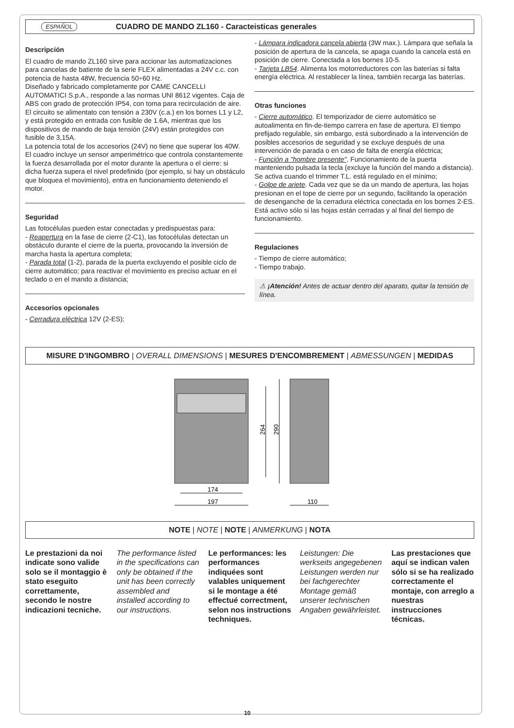ESPAÑOL CUADRO DE MANDO ZL160 - Caracteisticas generales
Descripción
El cuadro de mando ZL160 sirve para accionar las automatizaciones para cancelas de batiente de la serie FLEX alimentadas a 24V c.c. con potencia de hasta 48W, frecuencia 50÷60 Hz.
Diseñado y fabricado completamente por CAME CANCELLI AUTOMATICI S.p.A., responde a las normas UNI 8612 vigentes. Caja de ABS con grado de protección IP54, con toma para recirculación de aire.
El circuito se alimentato con tensión a 230V (c.a.) en los bornes L1 y L2, y está protegido en entrada con fusible de 1.6A, mientras que los dispositivos de mando de baja tensión (24V) están protegidos con fusible de 3,15A.
La potencia total de los accesorios (24V) no tiene que superar los 40W.
El cuadro incluye un sensor amperimétrico que controla constantemente la fuerza desarrollada por el motor durante la apertura o el cierre: si dicha fuerza supera el nivel predefinido (por ejemplo, si hay un obstáculo que bloquea el movimiento), entra en funcionamiento deteniendo el motor.
Seguridad
Las fotocélulas pueden estar conectadas y predispuestas para:
- Reapertura en la fase de cierre (2-C1), las fotocélulas detectan un obstáculo durante el cierre de la puerta, provocando la inversión de marcha hasta la apertura completa;
- Parada total (1-2), parada de la puerta excluyendo el posible ciclo de cierre automático; para reactivar el movimiento es preciso actuar en el teclado o en el mando a distancia;
Accesorios opcionales
- Cerradura eléctrica 12V (2-ES);
- Lámpara indicadora cancela abierta (3W max.). Lámpara que señala la posición de apertura de la cancela, se apaga cuando la cancela está en posición de cierre. Conectada a los bornes 10-5.
- Tarjeta LB54. Alimenta los motorreductores con las baterías si falta energía eléctrica. Al restablecer la línea, también recarga las baterías.
Otras funciones
- Cierre automático. El temporizador de cierre automático se autoalimenta en fin-de-tiempo carrera en fase de apertura. El tiempo prefijado regulable, sin embargo, está subordinado a la intervención de posibles accesorios de seguridad y se excluye después de una intervención de parada o en caso de falta de energía eléctrica;
- Función a "hombre presente". Funcionamiento de la puerta manteniendo pulsada la tecla (excluye la función del mando a distancia). Se activa cuando el trimmer T.L. está regulado en el mínimo;
- Golpe de ariete. Cada vez que se da un mando de apertura, las hojas presionan en el tope de cierre por un segundo, facilitando la operación de desenganche de la cerradura eléctrica conectada en los bornes 2-ES.
Está activo sólo si las hojas están cerradas y al final del tiempo de funcionamiento.
Regulaciones
- Tiempo de cierre automático;
- Tiempo trabajo.
⚠ ¡Atención! Antes de actuar dentro del aparato, quitar la tensión de línea.
MISURE D'INGOMBRO | OVERALL DIMENSIONS | MESURES D'ENCOMBREMENT | ABMESSUNGEN | MEDIDAS
264
290
174
197
110
NOTE | NOTE | NOTE | ANMERKUNG | NOTA
Le prestazioni da noi indicate sono valide solo se il montaggio è stato eseguito correttamente, secondo le nostre indicazioni tecniche.
The performance listed in the specifications can only be obtained if the unit has been correctly assembled and installed according to our instructions.
Le performances: les performances indiquées sont valables uniquement si le montage a été effectué correctment, selon nos instructions techniques.
Leistungen: Die werkseits angegebenen Leistungen werden nur bei fachgerechter Montage gemäß unserer technischen Angaben gewährleistet.
Las prestaciones que aquí se indican valen sólo si se ha realizado correctamente el montaje, con arreglo a nuestras instrucciones técnicas.
10